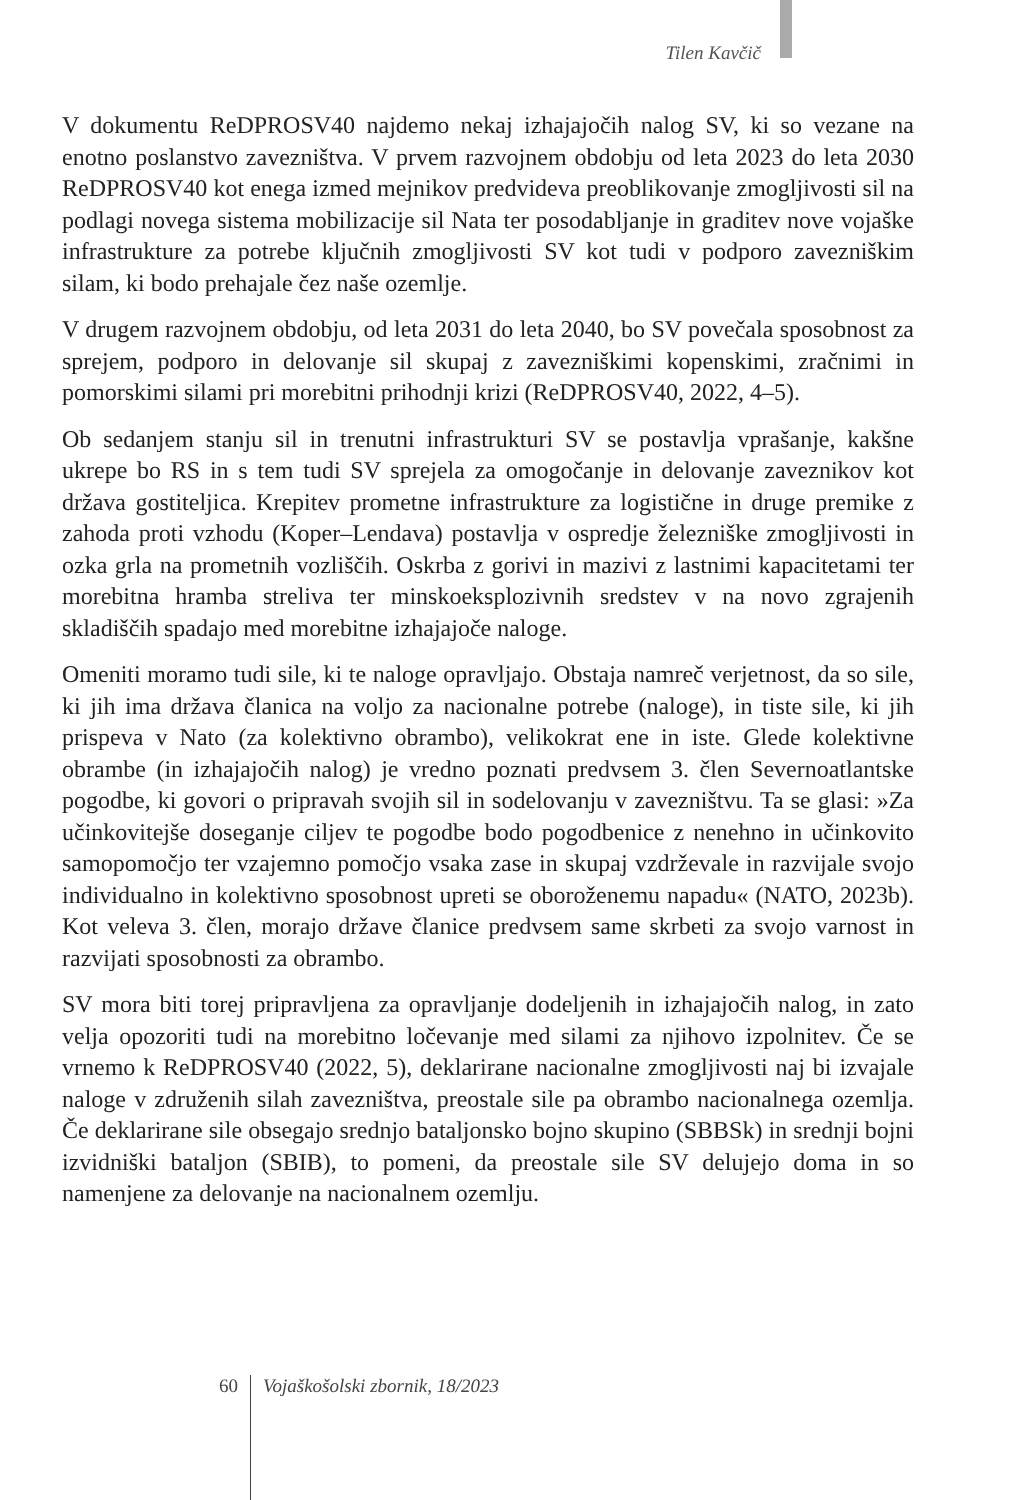Tilen Kavčič
V dokumentu ReDPROSV40 najdemo nekaj izhajajočih nalog SV, ki so vezane na enotno poslanstvo zavezništva. V prvem razvojnem obdobju od leta 2023 do leta 2030 ReDPROSV40 kot enega izmed mejnikov predvideva preoblikovanje zmogljivosti sil na podlagi novega sistema mobilizacije sil Nata ter posodabljanje in graditev nove vojaške infrastrukture za potrebe ključnih zmogljivosti SV kot tudi v podporo zavezniškim silam, ki bodo prehajale čez naše ozemlje.
V drugem razvojnem obdobju, od leta 2031 do leta 2040, bo SV povečala sposobnost za sprejem, podporo in delovanje sil skupaj z zavezniškimi kopenskimi, zračnimi in pomorskimi silami pri morebitni prihodnji krizi (ReDPROSV40, 2022, 4–5).
Ob sedanjem stanju sil in trenutni infrastrukturi SV se postavlja vprašanje, kakšne ukrepe bo RS in s tem tudi SV sprejela za omogočanje in delovanje zaveznikov kot država gostiteljica. Krepitev prometne infrastrukture za logistične in druge premike z zahoda proti vzhodu (Koper–Lendava) postavlja v ospredje železniške zmogljivosti in ozka grla na prometnih vozliščih. Oskrba z gorivi in mazivi z lastnimi kapacitetami ter morebitna hramba streliva ter minskoeksplozivnih sredstev v na novo zgrajenih skladiščih spadajo med morebitne izhajajoče naloge.
Omeniti moramo tudi sile, ki te naloge opravljajo. Obstaja namreč verjetnost, da so sile, ki jih ima država članica na voljo za nacionalne potrebe (naloge), in tiste sile, ki jih prispeva v Nato (za kolektivno obrambo), velikokrat ene in iste. Glede kolektivne obrambe (in izhajajočih nalog) je vredno poznati predvsem 3. člen Severnoatlantske pogodbe, ki govori o pripravah svojih sil in sodelovanju v zavezništvu. Ta se glasi: »Za učinkovitejše doseganje ciljev te pogodbe bodo pogodbenice z nenehno in učinkovito samopomočjo ter vzajemno pomočjo vsaka zase in skupaj vzdrževale in razvijale svojo individualno in kolektivno sposobnost upreti se oboroženemu napadu« (NATO, 2023b). Kot veleva 3. člen, morajo države članice predvsem same skrbeti za svojo varnost in razvijati sposobnosti za obrambo.
SV mora biti torej pripravljena za opravljanje dodeljenih in izhajajočih nalog, in zato velja opozoriti tudi na morebitno ločevanje med silami za njihovo izpolnitev. Če se vrnemo k ReDPROSV40 (2022, 5), deklarirane nacionalne zmogljivosti naj bi izvajale naloge v združenih silah zavezništva, preostale sile pa obrambo nacionalnega ozemlja. Če deklarirane sile obsegajo srednjo bataljonsko bojno skupino (SBBSk) in srednji bojni izvidniški bataljon (SBIB), to pomeni, da preostale sile SV delujejo doma in so namenjene za delovanje na nacionalnem ozemlju.
60
Vojaškošolski zbornik, 18/2023